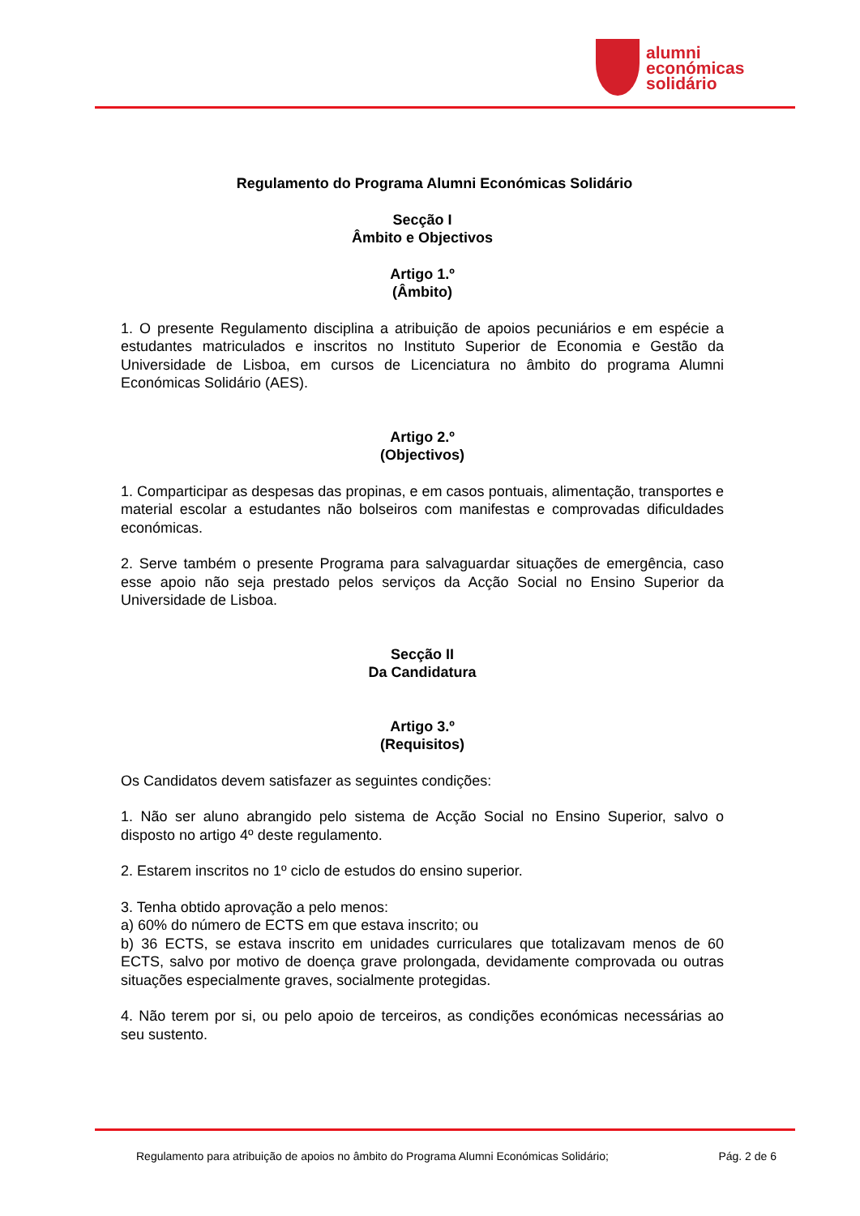alumni
económicas
solidário
Regulamento do Programa Alumni Económicas Solidário
Secção I
Âmbito e Objectivos
Artigo 1.º
(Âmbito)
1. O presente Regulamento disciplina a atribuição de apoios pecuniários e em espécie a estudantes matriculados e inscritos no Instituto Superior de Economia e Gestão da Universidade de Lisboa, em cursos de Licenciatura no âmbito do programa Alumni Económicas Solidário (AES).
Artigo 2.º
(Objectivos)
1. Comparticipar as despesas das propinas, e em casos pontuais, alimentação, transportes e material escolar a estudantes não bolseiros com manifestas e comprovadas dificuldades económicas.
2. Serve também o presente Programa para salvaguardar situações de emergência, caso esse apoio não seja prestado pelos serviços da Acção Social no Ensino Superior da Universidade de Lisboa.
Secção II
Da Candidatura
Artigo 3.º
(Requisitos)
Os Candidatos devem satisfazer as seguintes condições:
1. Não ser aluno abrangido pelo sistema de Acção Social no Ensino Superior, salvo o disposto no artigo 4º deste regulamento.
2. Estarem inscritos no 1º ciclo de estudos do ensino superior.
3. Tenha obtido aprovação a pelo menos:
a) 60% do número de ECTS em que estava inscrito; ou
b) 36 ECTS, se estava inscrito em unidades curriculares que totalizavam menos de 60 ECTS, salvo por motivo de doença grave prolongada, devidamente comprovada ou outras situações especialmente graves, socialmente protegidas.
4. Não terem por si, ou pelo apoio de terceiros, as condições económicas necessárias ao seu sustento.
Regulamento para atribuição de apoios no âmbito do Programa Alumni Económicas Solidário; Pág. 2 de 6